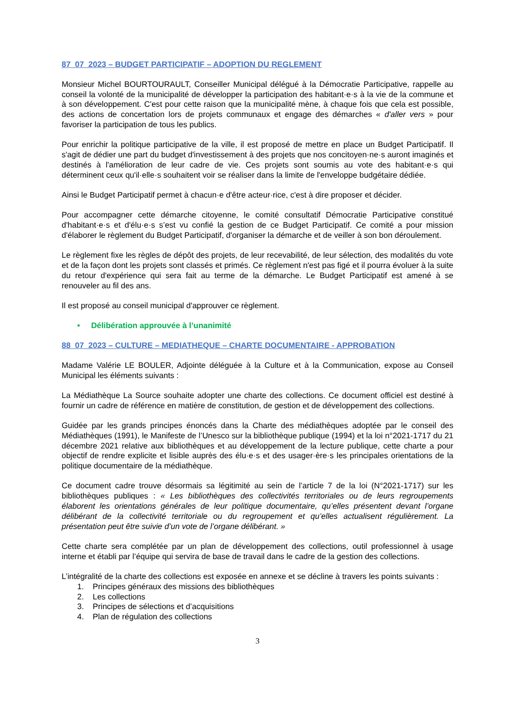87_07_2023 – BUDGET PARTICIPATIF – ADOPTION DU REGLEMENT
Monsieur Michel BOURTOURAULT, Conseiller Municipal délégué à la Démocratie Participative, rappelle au conseil la volonté de la municipalité de développer la participation des habitant·e·s à la vie de la commune et à son développement. C'est pour cette raison que la municipalité mène, à chaque fois que cela est possible, des actions de concertation lors de projets communaux et engage des démarches « d'aller vers » pour favoriser la participation de tous les publics.
Pour enrichir la politique participative de la ville, il est proposé de mettre en place un Budget Participatif. Il s'agit de dédier une part du budget d'investissement à des projets que nos concitoyen·ne·s auront imaginés et destinés à l'amélioration de leur cadre de vie. Ces projets sont soumis au vote des habitant·e·s qui déterminent ceux qu'il·elle·s souhaitent voir se réaliser dans la limite de l'enveloppe budgétaire dédiée.
Ainsi le Budget Participatif permet à chacun·e d'être acteur·rice, c'est à dire proposer et décider.
Pour accompagner cette démarche citoyenne, le comité consultatif Démocratie Participative constitué d'habitant·e·s et d'élu·e·s s’est vu confié la gestion de ce Budget Participatif. Ce comité a pour mission d'élaborer le règlement du Budget Participatif, d'organiser la démarche et de veiller à son bon déroulement.
Le règlement fixe les règles de dépôt des projets, de leur recevabilité, de leur sélection, des modalités du vote et de la façon dont les projets sont classés et primés. Ce règlement n'est pas figé et il pourra évoluer à la suite du retour d'expérience qui sera fait au terme de la démarche. Le Budget Participatif est amené à se renouveler au fil des ans.
Il est proposé au conseil municipal d'approuver ce règlement.
• Délibération approuvée à l’unanimité
88_07_2023 – CULTURE – MEDIATHEQUE – CHARTE DOCUMENTAIRE - APPROBATION
Madame Valérie LE BOULER, Adjointe déléguée à la Culture et à la Communication, expose au Conseil Municipal les éléments suivants :
La Médiathèque La Source souhaite adopter une charte des collections. Ce document officiel est destiné à fournir un cadre de référence en matière de constitution, de gestion et de développement des collections.
Guidée par les grands principes énoncés dans la Charte des médiathèques adoptée par le conseil des Médiathèques (1991), le Manifeste de l’Unesco sur la bibliothèque publique (1994) et la loi n°2021-1717 du 21 décembre 2021 relative aux bibliothèques et au développement de la lecture publique, cette charte a pour objectif de rendre explicite et lisible auprès des élu·e·s et des usager·ère·s les principales orientations de la politique documentaire de la médiathèque.
Ce document cadre trouve désormais sa légitimité au sein de l’article 7 de la loi (N°2021-1717) sur les bibliothèques publiques : « Les bibliothèques des collectivités territoriales ou de leurs regroupements élaborent les orientations générales de leur politique documentaire, qu’elles présentent devant l’organe délibérant de la collectivité territoriale ou du regroupement et qu’elles actualisent régulièrement. La présentation peut être suivie d’un vote de l’organe délibérant. »
Cette charte sera complétée par un plan de développement des collections, outil professionnel à usage interne et établi par l’équipe qui servira de base de travail dans le cadre de la gestion des collections.
L’intégralité de la charte des collections est exposée en annexe et se décline à travers les points suivants :
1. Principes généraux des missions des bibliothèques
2. Les collections
3. Principes de sélections et d’acquisitions
4. Plan de régulation des collections
3